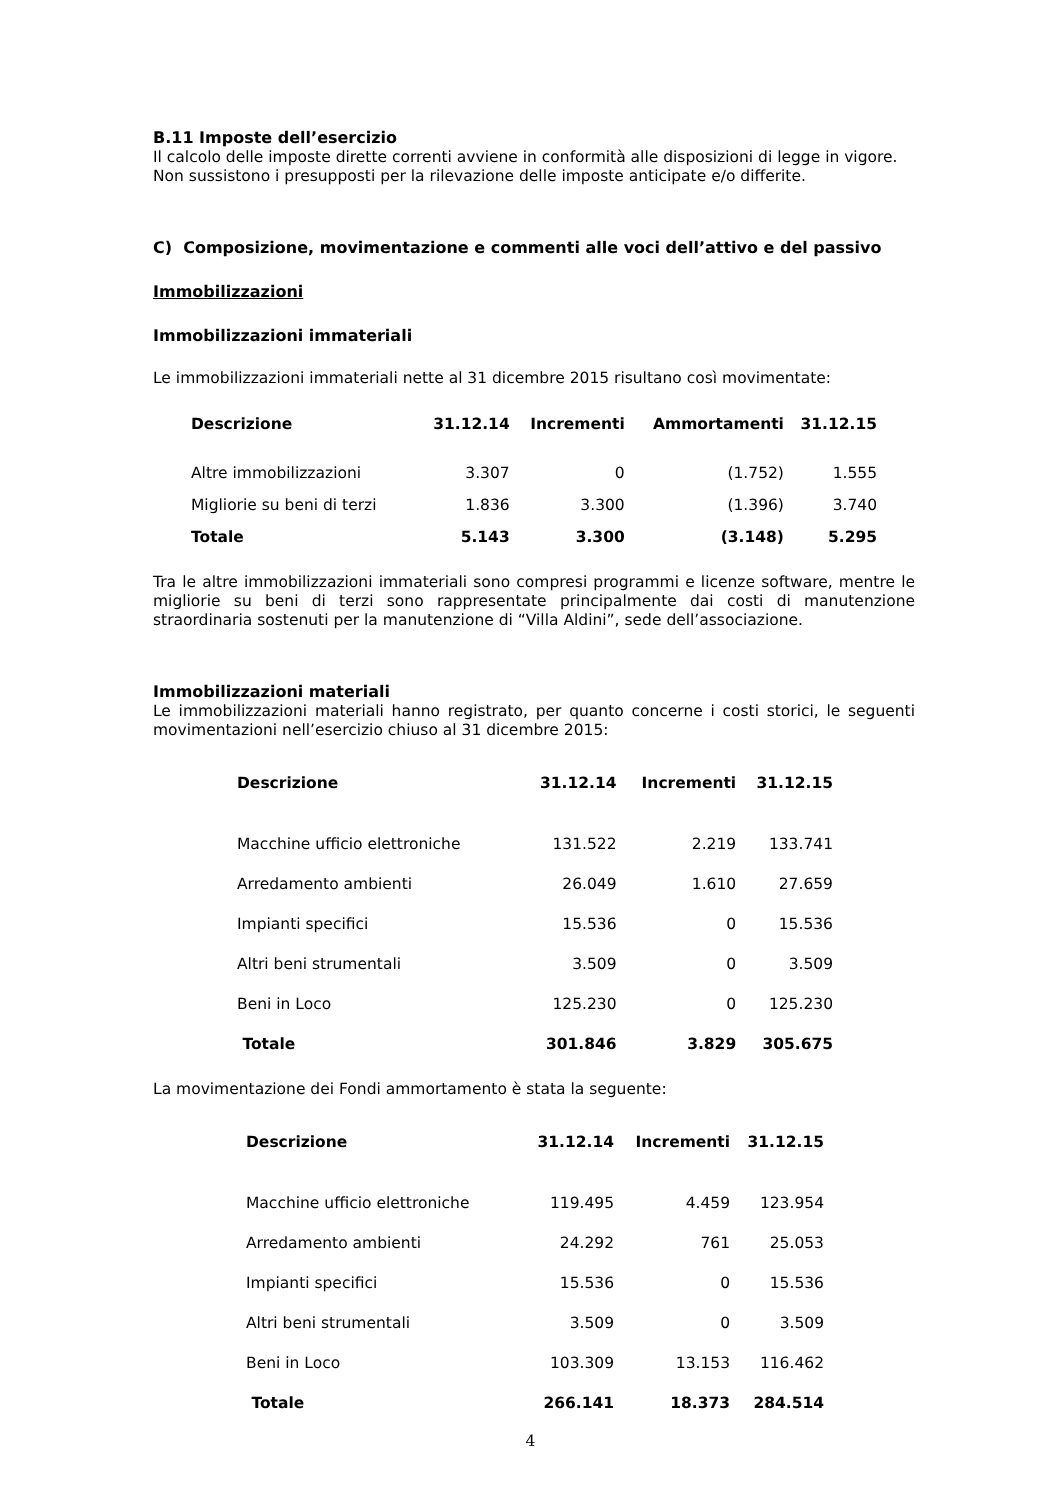B.11 Imposte dell’esercizio
Il calcolo delle imposte dirette correnti avviene in conformità alle disposizioni di legge in vigore.
Non sussistono i presupposti per la rilevazione delle imposte anticipate e/o differite.
C) Composizione, movimentazione e commenti alle voci dell’attivo e del passivo
Immobilizzazioni
Immobilizzazioni immateriali
Le immobilizzazioni immateriali nette al 31 dicembre 2015 risultano così movimentate:
| Descrizione | 31.12.14 | Incrementi | Ammortamenti | 31.12.15 |
| --- | --- | --- | --- | --- |
| Altre immobilizzazioni | 3.307 | 0 | (1.752) | 1.555 |
| Migliorie su beni di terzi | 1.836 | 3.300 | (1.396) | 3.740 |
| Totale | 5.143 | 3.300 | (3.148) | 5.295 |
Tra le altre immobilizzazioni immateriali sono compresi programmi e licenze software, mentre le migliorie su beni di terzi sono rappresentate principalmente dai costi di manutenzione straordinaria sostenuti per la manutenzione di “Villa Aldini”, sede dell’associazione.
Immobilizzazioni materiali
Le immobilizzazioni materiali hanno registrato, per quanto concerne i costi storici, le seguenti movimentazioni nell’esercizio chiuso al 31 dicembre 2015:
| Descrizione | 31.12.14 | Incrementi | 31.12.15 |
| --- | --- | --- | --- |
| Macchine ufficio elettroniche | 131.522 | 2.219 | 133.741 |
| Arredamento ambienti | 26.049 | 1.610 | 27.659 |
| Impianti specifici | 15.536 | 0 | 15.536 |
| Altri beni strumentali | 3.509 | 0 | 3.509 |
| Beni in Loco | 125.230 | 0 | 125.230 |
| Totale | 301.846 | 3.829 | 305.675 |
La movimentazione dei Fondi ammortamento è stata la seguente:
| Descrizione | 31.12.14 | Incrementi | 31.12.15 |
| --- | --- | --- | --- |
| Macchine ufficio elettroniche | 119.495 | 4.459 | 123.954 |
| Arredamento ambienti | 24.292 | 761 | 25.053 |
| Impianti specifici | 15.536 | 0 | 15.536 |
| Altri beni strumentali | 3.509 | 0 | 3.509 |
| Beni in Loco | 103.309 | 13.153 | 116.462 |
| Totale | 266.141 | 18.373 | 284.514 |
4